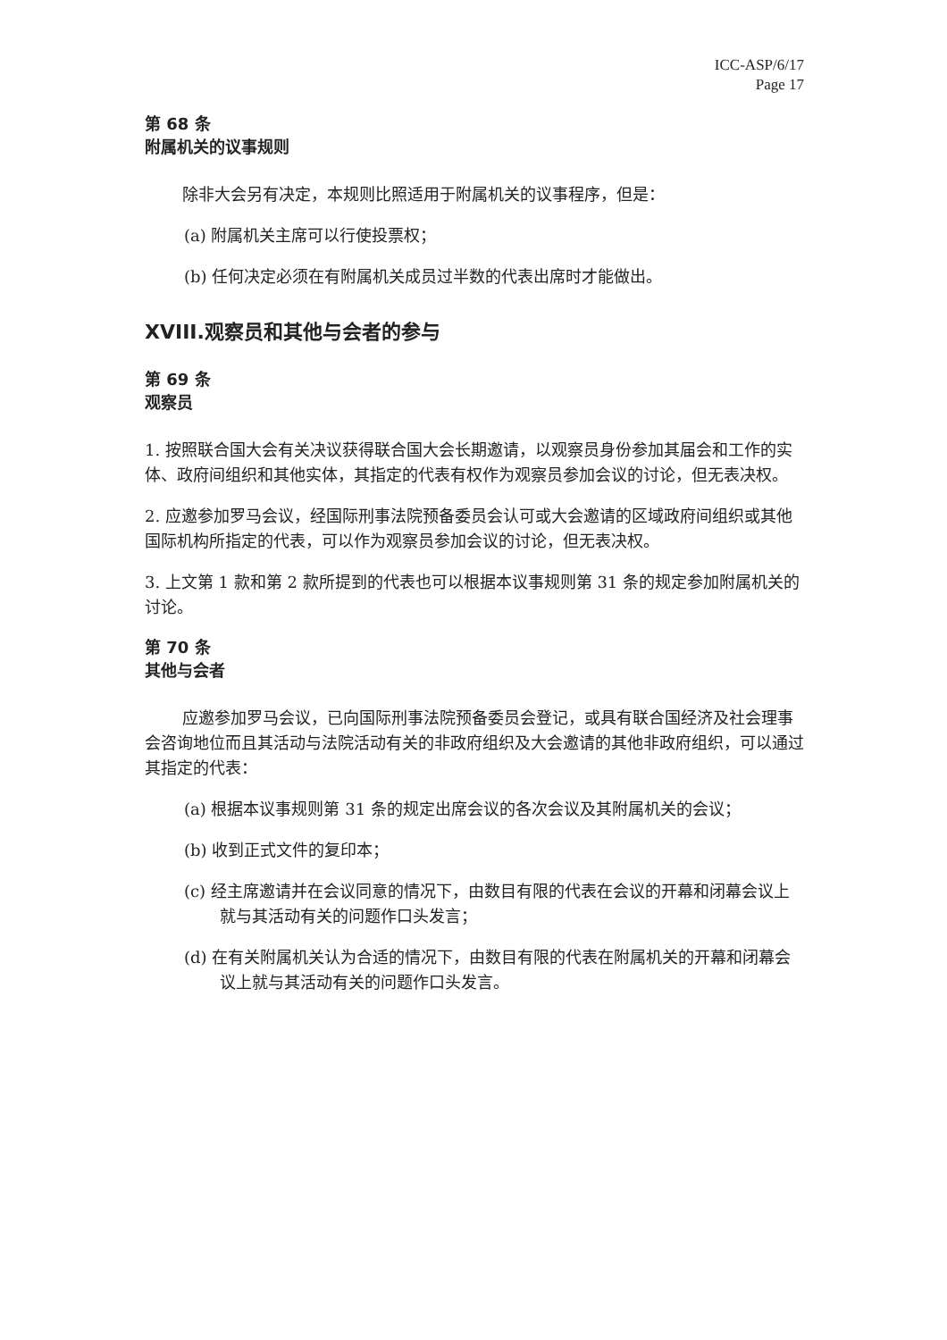ICC-ASP/6/17
Page 17
第 68 条
附属机关的议事规则
除非大会另有决定，本规则比照适用于附属机关的议事程序，但是：
(a) 附属机关主席可以行使投票权；
(b) 任何决定必须在有附属机关成员过半数的代表出席时才能做出。
XVIII.观察员和其他与会者的参与
第 69 条
观察员
1. 按照联合国大会有关决议获得联合国大会长期邀请，以观察员身份参加其届会和工作的实体、政府间组织和其他实体，其指定的代表有权作为观察员参加会议的讨论，但无表决权。
2. 应邀参加罗马会议，经国际刑事法院预备委员会认可或大会邀请的区域政府间组织或其他国际机构所指定的代表，可以作为观察员参加会议的讨论，但无表决权。
3. 上文第 1 款和第 2 款所提到的代表也可以根据本议事规则第 31 条的规定参加附属机关的讨论。
第 70 条
其他与会者
应邀参加罗马会议，已向国际刑事法院预备委员会登记，或具有联合国经济及社会理事会咨询地位而且其活动与法院活动有关的非政府组织及大会邀请的其他非政府组织，可以通过其指定的代表：
(a) 根据本议事规则第 31 条的规定出席会议的各次会议及其附属机关的会议；
(b) 收到正式文件的复印本；
(c) 经主席邀请并在会议同意的情况下，由数目有限的代表在会议的开幕和闭幕会议上就与其活动有关的问题作口头发言；
(d) 在有关附属机关认为合适的情况下，由数目有限的代表在附属机关的开幕和闭幕会议上就与其活动有关的问题作口头发言。